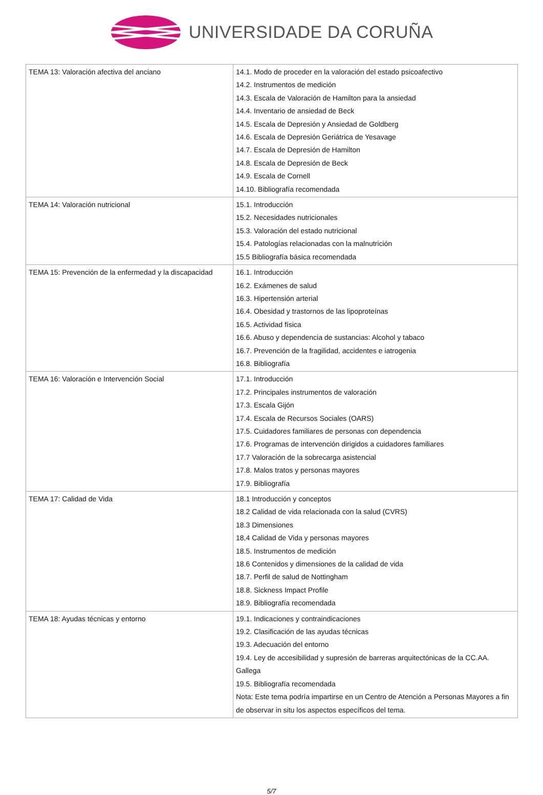UNIVERSIDADE DA CORUÑA
| TEMA 13: Valoración afectiva del anciano | 14.1. Modo de proceder en la valoración del estado psicoafectivo 14.2. Instrumentos de medición 14.3. Escala de Valoración de Hamilton para la ansiedad 14.4. Inventario de ansiedad de Beck 14.5. Escala de Depresión y Ansiedad de Goldberg 14.6. Escala de Depresión Geriátrica de Yesavage 14.7. Escala de Depresión de Hamilton 14.8. Escala de Depresión de Beck 14.9. Escala de Cornell 14.10. Bibliografía recomendada |
| TEMA 14: Valoración nutricional | 15.1. Introducción 15.2. Necesidades nutricionales 15.3. Valoración del estado nutricional 15.4. Patologías relacionadas con la malnutrición 15.5 Bibliografía básica recomendada |
| TEMA 15: Prevención de la enfermedad y la discapacidad | 16.1. Introducción 16.2. Exámenes de salud 16.3. Hipertensión arterial 16.4. Obesidad y trastornos de las lipoproteínas 16.5. Actividad física 16.6. Abuso y dependencia de sustancias: Alcohol y tabaco 16.7. Prevención de la fragilidad, accidentes e iatrogenia 16.8. Bibliografía |
| TEMA 16: Valoración e Intervención Social | 17.1. Introducción 17.2. Principales instrumentos de valoración 17.3. Escala Gijón 17.4. Escala de Recursos Sociales (OARS) 17.5. Cuidadores familiares de personas con dependencia 17.6. Programas de intervención dirigidos a cuidadores familiares 17.7 Valoración de la sobrecarga asistencial 17.8. Malos tratos y personas mayores 17.9. Bibliografía |
| TEMA 17: Calidad de Vida | 18.1 Introducción y conceptos 18.2 Calidad de vida relacionada con la salud (CVRS) 18.3 Dimensiones 18,4 Calidad de Vida y personas mayores 18.5. Instrumentos de medición 18.6 Contenidos y dimensiones de la calidad de vida 18.7. Perfil de salud de Nottingham 18.8. Sickness Impact Profile 18.9. Bibliografía recomendada |
| TEMA 18: Ayudas técnicas y entorno | 19.1. Indicaciones y contraindicaciones 19.2. Clasificación de las ayudas técnicas 19.3. Adecuación del entorno 19.4. Ley de accesibilidad y supresión de barreras arquitectónicas de la CC.AA. Gallega 19.5. Bibliografía recomendada Nota: Este tema podría impartirse en un Centro de Atención a Personas Mayores a fin de observar in situ los aspectos específicos del tema. |
5/7